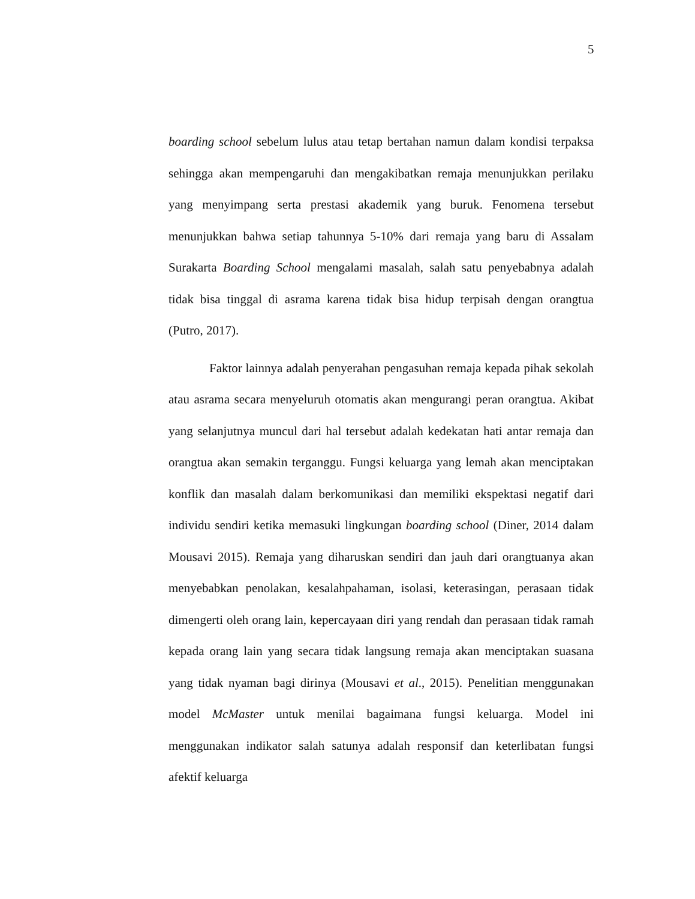5
boarding school sebelum lulus atau tetap bertahan namun dalam kondisi terpaksa sehingga akan mempengaruhi dan mengakibatkan remaja menunjukkan perilaku yang menyimpang serta prestasi akademik yang buruk. Fenomena tersebut menunjukkan bahwa setiap tahunnya 5-10% dari remaja yang baru di Assalam Surakarta Boarding School mengalami masalah, salah satu penyebabnya adalah tidak bisa tinggal di asrama karena tidak bisa hidup terpisah dengan orangtua (Putro, 2017).
Faktor lainnya adalah penyerahan pengasuhan remaja kepada pihak sekolah atau asrama secara menyeluruh otomatis akan mengurangi peran orangtua. Akibat yang selanjutnya muncul dari hal tersebut adalah kedekatan hati antar remaja dan orangtua akan semakin terganggu. Fungsi keluarga yang lemah akan menciptakan konflik dan masalah dalam berkomunikasi dan memiliki ekspektasi negatif dari individu sendiri ketika memasuki lingkungan boarding school (Diner, 2014 dalam Mousavi 2015). Remaja yang diharuskan sendiri dan jauh dari orangtuanya akan menyebabkan penolakan, kesalahpahaman, isolasi, keterasingan, perasaan tidak dimengerti oleh orang lain, kepercayaan diri yang rendah dan perasaan tidak ramah kepada orang lain yang secara tidak langsung remaja akan menciptakan suasana yang tidak nyaman bagi dirinya (Mousavi et al., 2015). Penelitian menggunakan model McMaster untuk menilai bagaimana fungsi keluarga. Model ini menggunakan indikator salah satunya adalah responsif dan keterlibatan fungsi afektif keluarga